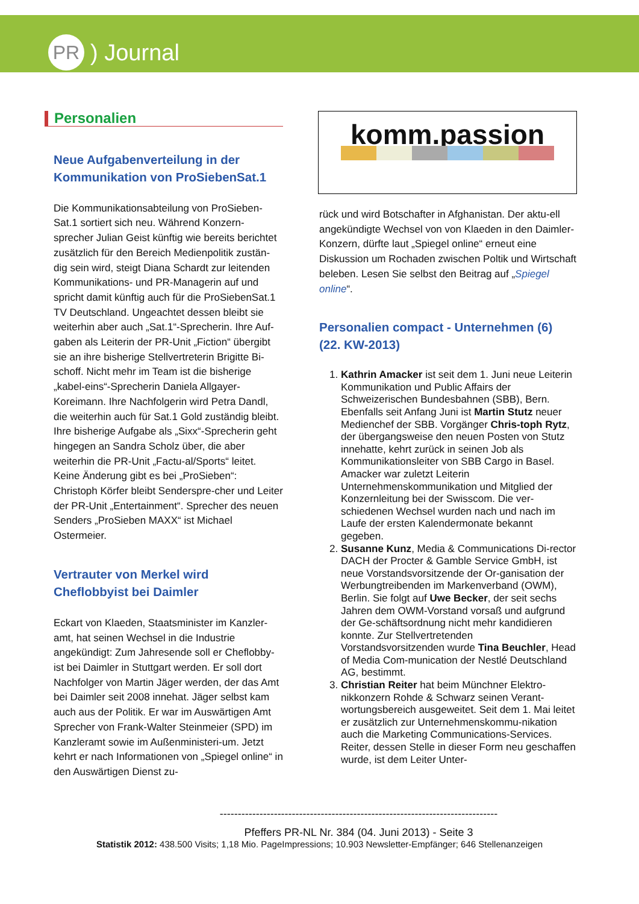PR
) Journal
Personalien
Neue Aufgabenverteilung in der Kommunikation von ProSiebenSat.1
Die Kommunikationsabteilung von ProSieben-Sat.1 sortiert sich neu. Während Konzern-sprecher Julian Geist künftig wie bereits berichtet zusätzlich für den Bereich Medienpolitik zustän-dig sein wird, steigt Diana Schardt zur leitenden Kommunikations- und PR-Managerin auf und spricht damit künftig auch für die ProSiebenSat.1 TV Deutschland. Ungeachtet dessen bleibt sie weiterhin aber auch „Sat.1“-Sprecherin. Ihre Auf-gaben als Leiterin der PR-Unit „Fiction“ übergibt sie an ihre bisherige Stellvertreterin Brigitte Bi-schoff. Nicht mehr im Team ist die bisherige „kabel-eins“-Sprecherin Daniela Allgayer-Koreimann. Ihre Nachfolgerin wird Petra Dandl, die weiterhin auch für Sat.1 Gold zuständig bleibt. Ihre bisherige Aufgabe als „Sixx“-Sprecherin geht hingegen an Sandra Scholz über, die aber weiterhin die PR-Unit „Factu-al/Sports“ leitet. Keine Änderung gibt es bei „ProSieben“: Christoph Körfer bleibt Senderspre-cher und Leiter der PR-Unit „Entertainment“. Sprecher des neuen Senders „ProSieben MAXX“ ist Michael Ostermeier.
Vertrauter von Merkel wird Cheflobbyist bei Daimler
Eckart von Klaeden, Staatsminister im Kanzler-amt, hat seinen Wechsel in die Industrie angekündigt: Zum Jahresende soll er Cheflobby-ist bei Daimler in Stuttgart werden. Er soll dort Nachfolger von Martin Jäger werden, der das Amt bei Daimler seit 2008 innehat. Jäger selbst kam auch aus der Politik. Er war im Auswärtigen Amt Sprecher von Frank-Walter Steinmeier (SPD) im Kanzleramt sowie im Außenministeri-um. Jetzt kehrt er nach Informationen von „Spiegel online“ in den Auswärtigen Dienst zu-
komm.passion
rück und wird Botschafter in Afghanistan. Der aktu-ell angekündigte Wechsel von von Klaeden in den Daimler-Konzern, dürfte laut „Spiegel online“ erneut eine Diskussion um Rochaden zwischen Poltik und Wirtschaft beleben. Lesen Sie selbst den Beitrag auf „Spiegel online“.
Personalien compact - Unternehmen (6) (22. KW-2013)
1. Kathrin Amacker ist seit dem 1. Juni neue Leiterin Kommunikation und Public Affairs der Schweizerischen Bundesbahnen (SBB), Bern. Ebenfalls seit Anfang Juni ist Martin Stutz neuer Medienchef der SBB. Vorgänger Chris-toph Rytz, der übergangsweise den neuen Posten von Stutz innehatte, kehrt zurück in seinen Job als Kommunikationsleiter von SBB Cargo in Basel. Amacker war zuletzt Leiterin Unternehmenskommunikation und Mitglied der Konzernleitung bei der Swisscom. Die ver-schiedenen Wechsel wurden nach und nach im Laufe der ersten Kalendermonate bekannt gegeben.
2. Susanne Kunz, Media & Communications Di-rector DACH der Procter & Gamble Service GmbH, ist neue Vorstandsvorsitzende der Or-ganisation der Werbungtreibenden im Markenverband (OWM), Berlin. Sie folgt auf Uwe Becker, der seit sechs Jahren dem OWM-Vorstand vorsaß und aufgrund der Ge-schäftsordnung nicht mehr kandidieren konnte. Zur Stellvertretenden Vorstandsvorsitzenden wurde Tina Beuchler, Head of Media Com-munication der Nestlé Deutschland AG, bestimmt.
3. Christian Reiter hat beim Münchner Elektro-nikkonzern Rohde & Schwarz seinen Verant-wortungsbereich ausgeweitet. Seit dem 1. Mai leitet er zusätzlich zur Unternehmenskommu-nikation auch die Marketing Communications-Services. Reiter, dessen Stelle in dieser Form neu geschaffen wurde, ist dem Leiter Unter-
-----------------------------------------------------------------------------
Pfeffers PR-NL Nr. 384 (04. Juni 2013) - Seite 3
Statistik 2012: 438.500 Visits; 1,18 Mio. PageImpressions; 10.903 Newsletter-Empfänger; 646 Stellenanzeigen